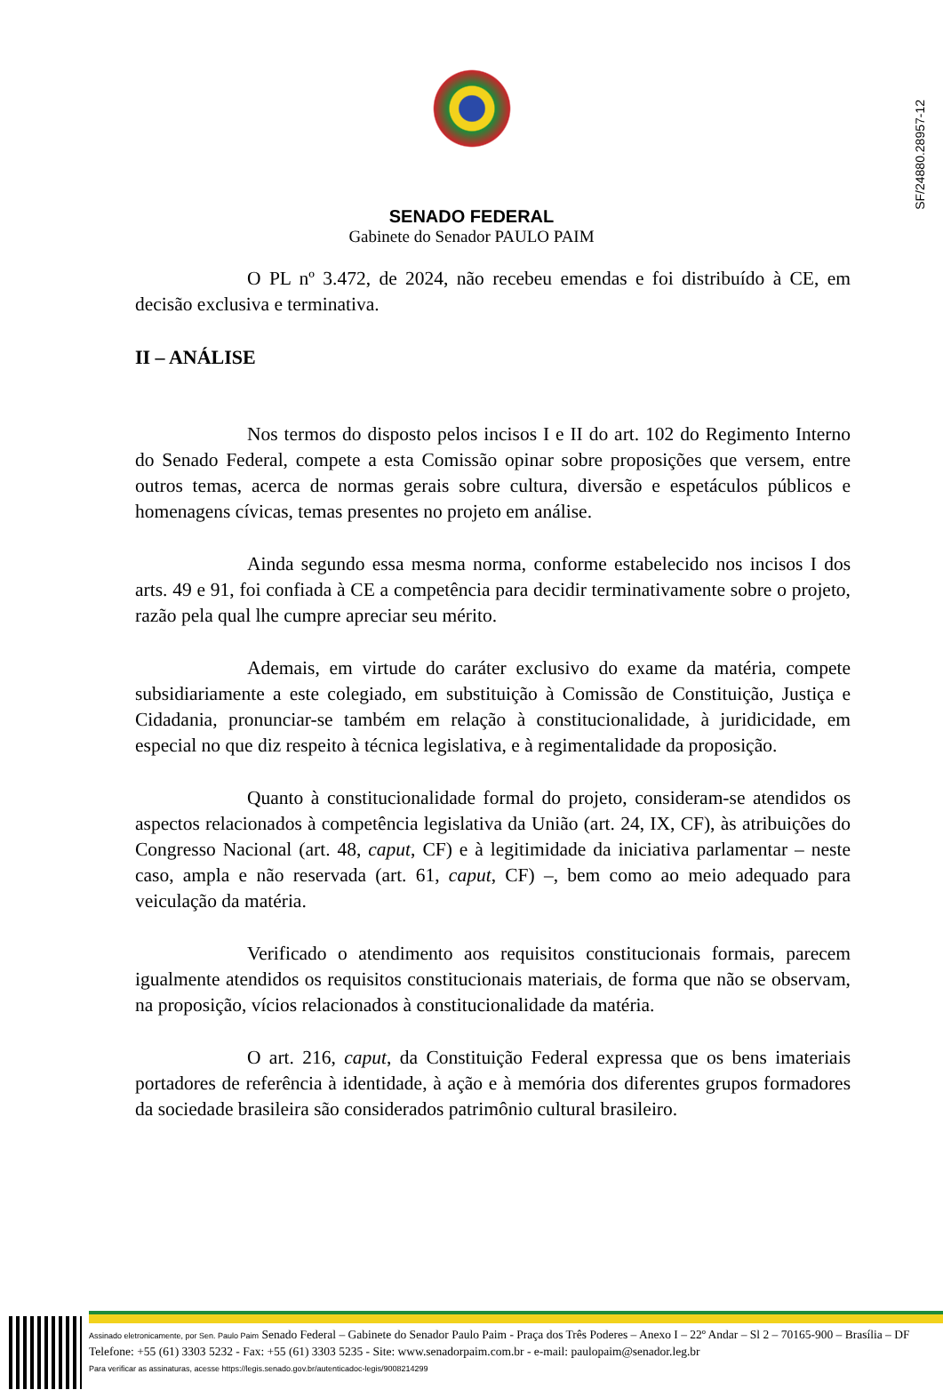SF/24880.28957-12
SENADO FEDERAL
Gabinete do Senador PAULO PAIM
O PL nº 3.472, de 2024, não recebeu emendas e foi distribuído à CE, em decisão exclusiva e terminativa.
II – ANÁLISE
Nos termos do disposto pelos incisos I e II do art. 102 do Regimento Interno do Senado Federal, compete a esta Comissão opinar sobre proposições que versem, entre outros temas, acerca de normas gerais sobre cultura, diversão e espetáculos públicos e homenagens cívicas, temas presentes no projeto em análise.
Ainda segundo essa mesma norma, conforme estabelecido nos incisos I dos arts. 49 e 91, foi confiada à CE a competência para decidir terminativamente sobre o projeto, razão pela qual lhe cumpre apreciar seu mérito.
Ademais, em virtude do caráter exclusivo do exame da matéria, compete subsidiariamente a este colegiado, em substituição à Comissão de Constituição, Justiça e Cidadania, pronunciar-se também em relação à constitucionalidade, à juridicidade, em especial no que diz respeito à técnica legislativa, e à regimentalidade da proposição.
Quanto à constitucionalidade formal do projeto, consideram-se atendidos os aspectos relacionados à competência legislativa da União (art. 24, IX, CF), às atribuições do Congresso Nacional (art. 48, caput, CF) e à legitimidade da iniciativa parlamentar – neste caso, ampla e não reservada (art. 61, caput, CF) –, bem como ao meio adequado para veiculação da matéria.
Verificado o atendimento aos requisitos constitucionais formais, parecem igualmente atendidos os requisitos constitucionais materiais, de forma que não se observam, na proposição, vícios relacionados à constitucionalidade da matéria.
O art. 216, caput, da Constituição Federal expressa que os bens imateriais portadores de referência à identidade, à ação e à memória dos diferentes grupos formadores da sociedade brasileira são considerados patrimônio cultural brasileiro.
Assinado eletronicamente, por Sen. Paulo Paim Senado Federal – Gabinete do Senador Paulo Paim - Praça dos Três Poderes – Anexo I – 22º Andar – Sl 2 – 70165-900 – Brasília – DF
Telefone: +55 (61) 3303 5232 - Fax: +55 (61) 3303 5235 - Site: www.senadorpaim.com.br - e-mail: paulopaim@senador.leg.br
Para verificar as assinaturas, acesse https://legis.senado.gov.br/autenticadoc-legis/9008214299